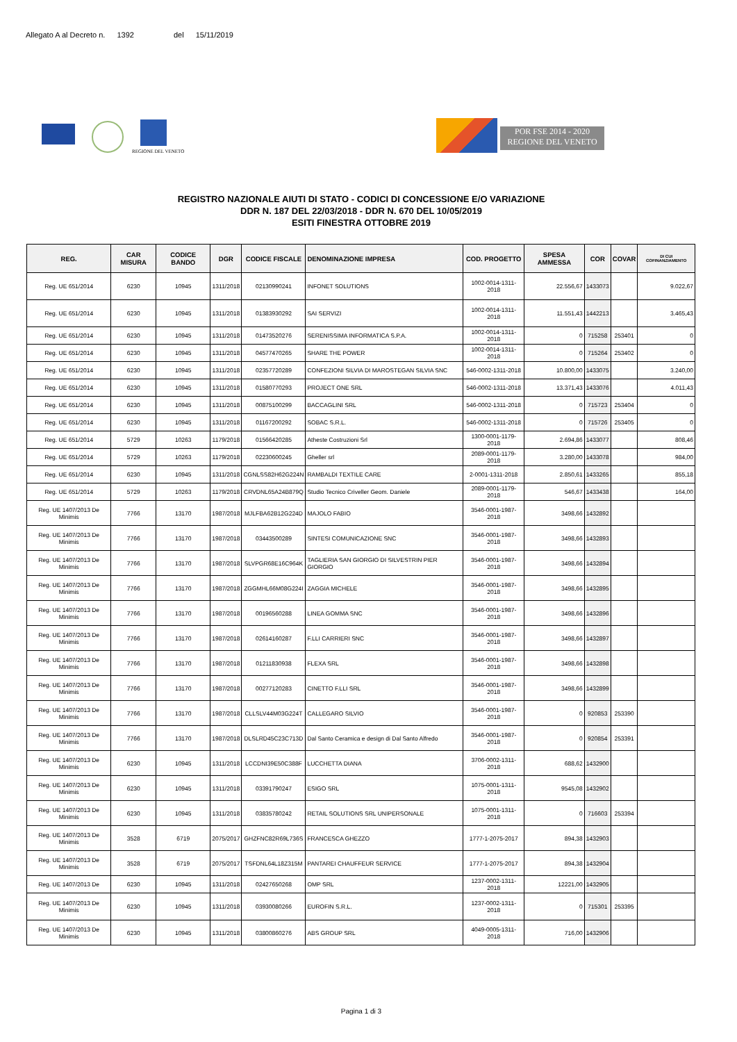Allegato A al Decreto n. 1392 del 15/11/2019
REGIONE DEL VENETO
POR FSE 2014 - 2020
REGIONE DEL VENETO
REGISTRO NAZIONALE AIUTI DI STATO - CODICI DI CONCESSIONE E/O VARIAZIONE
DDR N. 187 DEL 22/03/2018 - DDR N. 670 DEL 10/05/2019
ESITI FINESTRA OTTOBRE 2019
| REG. | CAR MISURA | CODICE BANDO | DGR | CODICE FISCALE | DENOMINAZIONE IMPRESA | COD. PROGETTO | SPESA AMMESSA | COR | COVAR | DI CUI COFINANZIAMENTO |
| --- | --- | --- | --- | --- | --- | --- | --- | --- | --- | --- |
| Reg. UE 651/2014 | 6230 | 10945 | 1311/2018 | 02130990241 | INFONET SOLUTIONS | 1002-0014-1311-2018 | 22.556,67 | 1433073 | | 9.022,67 |
| Reg. UE 651/2014 | 6230 | 10945 | 1311/2018 | 01383930292 | SAI SERVIZI | 1002-0014-1311-2018 | 11.551,43 | 1442213 | | 3.465,43 |
| Reg. UE 651/2014 | 6230 | 10945 | 1311/2018 | 01473520276 | SERENISSIMA INFORMATICA S.P.A. | 1002-0014-1311-2018 | 0 | 715258 | 253401 | 0 |
| Reg. UE 651/2014 | 6230 | 10945 | 1311/2018 | 04577470265 | SHARE THE POWER | 1002-0014-1311-2018 | 0 | 715264 | 253402 | 0 |
| Reg. UE 651/2014 | 6230 | 10945 | 1311/2018 | 02357720289 | CONFEZIONI SILVIA DI MAROSTEGAN SILVIA SNC | 546-0002-1311-2018 | 10.800,00 | 1433075 | | 3.240,00 |
| Reg. UE 651/2014 | 6230 | 10945 | 1311/2018 | 01580770293 | PROJECT ONE SRL | 546-0002-1311-2018 | 13.371,43 | 1433076 | | 4.011,43 |
| Reg. UE 651/2014 | 6230 | 10945 | 1311/2018 | 00875100299 | BACCAGLINI SRL | 546-0002-1311-2018 | 0 | 715723 | 253404 | 0 |
| Reg. UE 651/2014 | 6230 | 10945 | 1311/2018 | 01167200292 | SOBAC S.R.L. | 546-0002-1311-2018 | 0 | 715726 | 253405 | 0 |
| Reg. UE 651/2014 | 5729 | 10263 | 1179/2018 | 01566420285 | Atheste Costruzioni Srl | 1300-0001-1179-2018 | 2.694,86 | 1433077 | | 808,46 |
| Reg. UE 651/2014 | 5729 | 10263 | 1179/2018 | 02230600245 | Gheller srl | 2089-0001-1179-2018 | 3.280,00 | 1433078 | | 984,00 |
| Reg. UE 651/2014 | 6230 | 10945 | 1311/2018 | CGNLSS82H62G224N | RAMBALDI TEXTILE CARE | 2-0001-1311-2018 | 2.850,61 | 1433265 | | 855,18 |
| Reg. UE 651/2014 | 5729 | 10263 | 1179/2018 | CRVDNL65A24B879Q | Studio Tecnico Criveller Geom. Daniele | 2089-0001-1179-2018 | 546,67 | 1433438 | | 164,00 |
| Reg. UE 1407/2013 De Minimis | 7766 | 13170 | 1987/2018 | MJLFBA62B12G224D | MAJOLO FABIO | 3546-0001-1987-2018 | 3498,66 | 1432892 | | |
| Reg. UE 1407/2013 De Minimis | 7766 | 13170 | 1987/2018 | 03443500289 | SINTESI COMUNICAZIONE SNC | 3546-0001-1987-2018 | 3498,66 | 1432893 | | |
| Reg. UE 1407/2013 De Minimis | 7766 | 13170 | 1987/2018 | SLVPGR68E16C964K | TAGLIERIA SAN GIORGIO DI SILVESTRIN PIER GIORGIO | 3546-0001-1987-2018 | 3498,66 | 1432894 | | |
| Reg. UE 1407/2013 De Minimis | 7766 | 13170 | 1987/2018 | ZGGMHL66M08G224I | ZAGGIA MICHELE | 3546-0001-1987-2018 | 3498,66 | 1432895 | | |
| Reg. UE 1407/2013 De Minimis | 7766 | 13170 | 1987/2018 | 00196560288 | LINEA GOMMA SNC | 3546-0001-1987-2018 | 3498,66 | 1432896 | | |
| Reg. UE 1407/2013 De Minimis | 7766 | 13170 | 1987/2018 | 02614160287 | F.LLI CARRIERI SNC | 3546-0001-1987-2018 | 3498,66 | 1432897 | | |
| Reg. UE 1407/2013 De Minimis | 7766 | 13170 | 1987/2018 | 01211830938 | FLEXA SRL | 3546-0001-1987-2018 | 3498,66 | 1432898 | | |
| Reg. UE 1407/2013 De Minimis | 7766 | 13170 | 1987/2018 | 00277120283 | CINETTO F.LLI SRL | 3546-0001-1987-2018 | 3498,66 | 1432899 | | |
| Reg. UE 1407/2013 De Minimis | 7766 | 13170 | 1987/2018 | CLLSLV44M03G224T | CALLEGARO SILVIO | 3546-0001-1987-2018 | 0 | 920853 | 253390 | |
| Reg. UE 1407/2013 De Minimis | 7766 | 13170 | 1987/2018 | DLSLRD45C23C713D | Dal Santo Ceramica e design di Dal Santo Alfredo | 3546-0001-1987-2018 | 0 | 920854 | 253391 | |
| Reg. UE 1407/2013 De Minimis | 6230 | 10945 | 1311/2018 | LCCDNI39E50C388F | LUCCHETTA DIANA | 3706-0002-1311-2018 | 688,62 | 1432900 | | |
| Reg. UE 1407/2013 De Minimis | 6230 | 10945 | 1311/2018 | 03391790247 | ESIGO SRL | 1075-0001-1311-2018 | 9545,08 | 1432902 | | |
| Reg. UE 1407/2013 De Minimis | 6230 | 10945 | 1311/2018 | 03835780242 | RETAIL SOLUTIONS SRL UNIPERSONALE | 1075-0001-1311-2018 | 0 | 716603 | 253394 | |
| Reg. UE 1407/2013 De Minimis | 3528 | 6719 | 2075/2017 | GHZFNC82R69L736S | FRANCESCA GHEZZO | 1777-1-2075-2017 | 894,38 | 1432903 | | |
| Reg. UE 1407/2013 De Minimis | 3528 | 6719 | 2075/2017 | TSFDNL64L18Z315M | PANTAREI CHAUFFEUR SERVICE | 1777-1-2075-2017 | 894,38 | 1432904 | | |
| Reg. UE 1407/2013 De | 6230 | 10945 | 1311/2018 | 02427650268 | OMP SRL | 1237-0002-1311-2018 | 12221,00 | 1432905 | | |
| Reg. UE 1407/2013 De Minimis | 6230 | 10945 | 1311/2018 | 03930080266 | EUROFIN S.R.L. | 1237-0002-1311-2018 | 0 | 715301 | 253395 | |
| Reg. UE 1407/2013 De Minimis | 6230 | 10945 | 1311/2018 | 03800860276 | ABS GROUP SRL | 4049-0005-1311-2018 | 716,00 | 1432906 | | |
Pagina 1 di 3